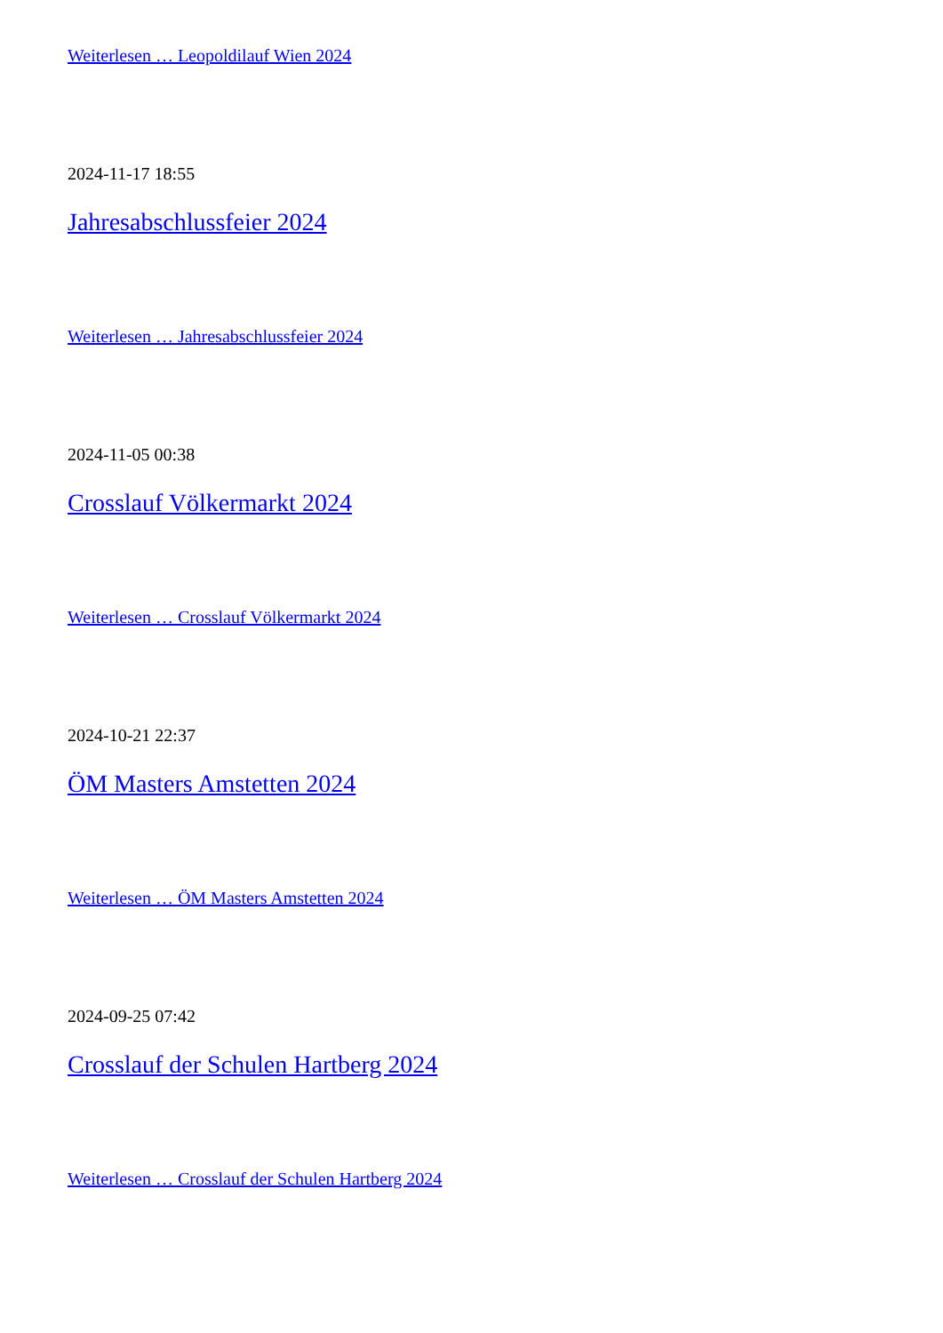Weiterlesen … Leopoldilauf Wien 2024
2024-11-17 18:55
Jahresabschlussfeier 2024
Weiterlesen … Jahresabschlussfeier 2024
2024-11-05 00:38
Crosslauf Völkermarkt 2024
Weiterlesen … Crosslauf Völkermarkt 2024
2024-10-21 22:37
ÖM Masters Amstetten 2024
Weiterlesen … ÖM Masters Amstetten 2024
2024-09-25 07:42
Crosslauf der Schulen Hartberg 2024
Weiterlesen … Crosslauf der Schulen Hartberg 2024